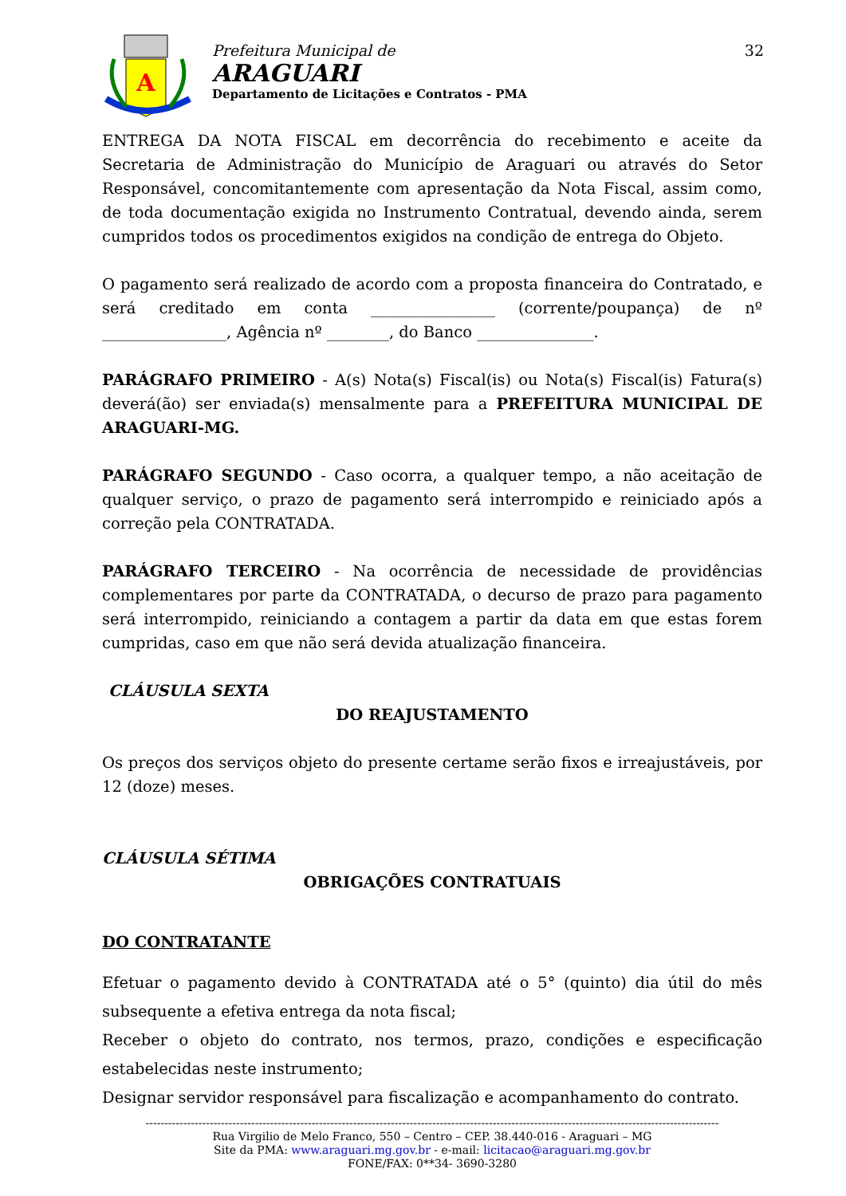A
Prefeitura Municipal de
ARAGUARI
Departamento de Licitações e Contratos - PMA
32
ENTREGA DA NOTA FISCAL em decorrência do recebimento e aceite da Secretaria de Administração do Município de Araguari ou através do Setor Responsável, concomitantemente com apresentação da Nota Fiscal, assim como, de toda documentação exigida no Instrumento Contratual, devendo ainda, serem cumpridos todos os procedimentos exigidos na condição de entrega do Objeto.
O pagamento será realizado de acordo com a proposta financeira do Contratado, e será creditado em conta ________________ (corrente/poupança) de nº ________________, Agência nº ________, do Banco _______________.
PARÁGRAFO PRIMEIRO - A(s) Nota(s) Fiscal(is) ou Nota(s) Fiscal(is) Fatura(s) deverá(ão) ser enviada(s) mensalmente para a PREFEITURA MUNICIPAL DE ARAGUARI-MG.
PARÁGRAFO SEGUNDO - Caso ocorra, a qualquer tempo, a não aceitação de qualquer serviço, o prazo de pagamento será interrompido e reiniciado após a correção pela CONTRATADA.
PARÁGRAFO TERCEIRO - Na ocorrência de necessidade de providências complementares por parte da CONTRATADA, o decurso de prazo para pagamento será interrompido, reiniciando a contagem a partir da data em que estas forem cumpridas, caso em que não será devida atualização financeira.
CLÁUSULA SEXTA
DO REAJUSTAMENTO
Os preços dos serviços objeto do presente certame serão fixos e irreajustáveis, por 12 (doze) meses.
CLÁUSULA SÉTIMA
OBRIGAÇÕES CONTRATUAIS
DO CONTRATANTE
Efetuar o pagamento devido à CONTRATADA até o 5° (quinto) dia útil do mês subsequente a efetiva entrega da nota fiscal;
Receber o objeto do contrato, nos termos, prazo, condições e especificação estabelecidas neste instrumento;
Designar servidor responsável para fiscalização e acompanhamento do contrato.
--------------------------------------------------------------------------------------------------------------------------------------------------------
Rua Virgilio de Melo Franco, 550 – Centro – CEP. 38.440-016 - Araguari – MG
Site da PMA: www.araguari.mg.gov.br - e-mail: licitacao@araguari.mg.gov.br
FONE/FAX: 0**34- 3690-3280